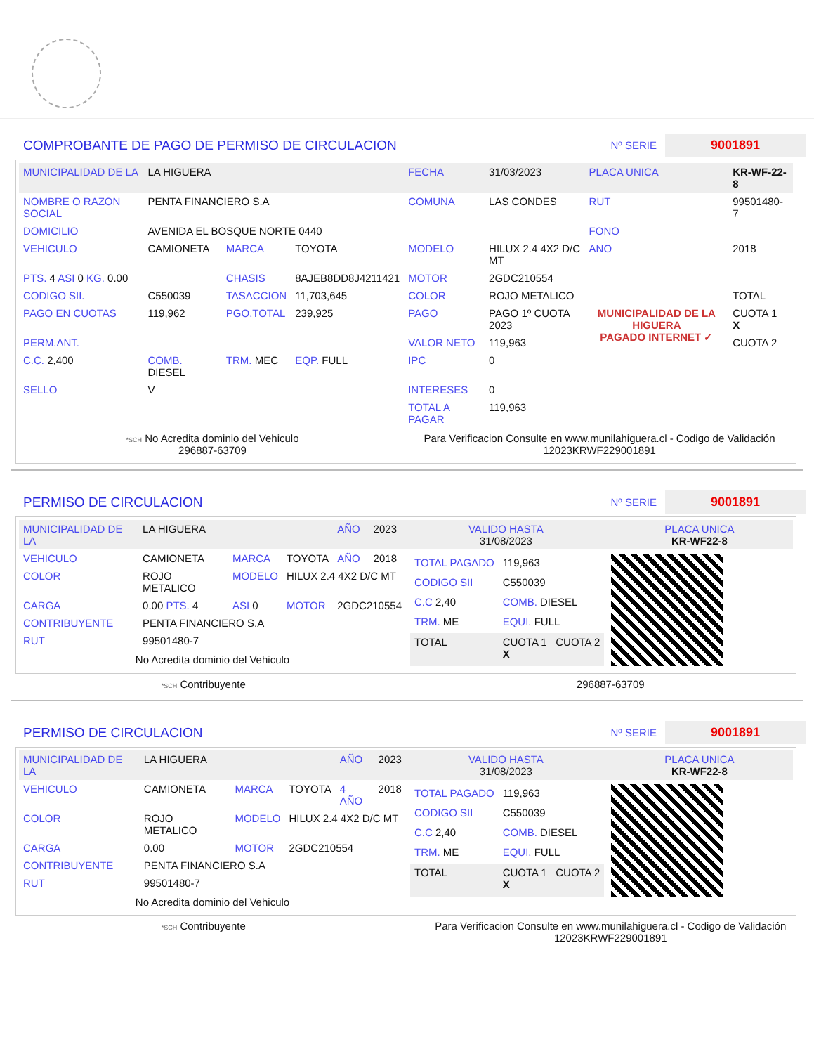COMPROBANTE DE PAGO DE PERMISO DE CIRCULACION
Nº SERIE 9001891
| MUNICIPALIDAD DE LA | LA HIGUERA | | | FECHA | 31/03/2023 | PLACA UNICA | KR-WF-22-8 |
| NOMBRE O RAZON SOCIAL | PENTA FINANCIERO S.A | | | COMUNA | LAS CONDES | RUT | 99501480-7 |
| DOMICILIO | AVENIDA EL BOSQUE NORTE 0440 | | | | | FONO | |
| VEHICULO | CAMIONETA | MARCA | TOYOTA | MODELO | HILUX 2.4 4X2 D/C MT | ANO | 2018 |
| PTS. 4 ASI 0 KG. 0.00 | | CHASIS | 8AJEB8DD8J4211421 | MOTOR | 2GDC210554 | | |
| CODIGO SII. | C550039 | TASACCION | 11,703,645 | COLOR | ROJO METALICO | | TOTAL |
| PAGO EN CUOTAS | 119,962 | PGO.TOTAL | 239,925 | PAGO | PAGO 1º CUOTA 2023 | MUNICIPALIDAD DE LA HIGUERA PAGADO INTERNET ✓ | CUOTA 1 X |
| PERM.ANT. | | | | VALOR NETO | 119,963 | | CUOTA 2 |
| C.C. 2,400 | COMB. DIESEL | TRM. MEC | EQP. FULL | IPC | 0 | | |
| SELLO | V | | | INTERESES | 0 | | |
| | | | | TOTAL A PAGAR | 119,963 | | |
*SCH No Acredita dominio del Vehiculo
296887-63709
Para Verificacion Consulte en www.munilahiguera.cl - Codigo de Validación
12023KRWF229001891
PERMISO DE CIRCULACION
Nº SERIE 9001891
| MUNICIPALIDAD DE LA | LA HIGUERA | | | AÑO | 2023 |
| VEHICULO | CAMIONETA | MARCA | TOYOTA | AÑO | 2018 |
| COLOR | ROJO METALICO | MODELO | HILUX 2.4 4X2 D/C MT | | |
| CARGA | 0.00 PTS. 4 | ASI 0 | MOTOR | 2GDC210554 | |
| CONTRIBUYENTE | PENTA FINANCIERO S.A | | | | |
| RUT | 99501480-7 | | | | |
No Acredita dominio del Vehiculo
| VALIDO HASTA 31/08/2023 | PLACA UNICA KR-WF22-8 |
| TOTAL PAGADO | 119,963 |
| CODIGO SII | C550039 |
| C.C 2,40 | COMB. DIESEL |
| TRM. ME | EQUI. FULL |
| TOTAL | CUOTA 1 CUOTA 2 X |
*SCH Contribuyente 296887-63709
PERMISO DE CIRCULACION
Nº SERIE 9001891
| MUNICIPALIDAD DE LA | LA HIGUERA | | | AÑO | 2023 |
| VEHICULO | CAMIONETA | MARCA | TOYOTA | 4 AÑO | 2018 |
| COLOR | ROJO METALICO | MODELO | HILUX 2.4 4X2 D/C MT | | |
| CARGA | 0.00 | MOTOR | 2GDC210554 | | |
| CONTRIBUYENTE | PENTA FINANCIERO S.A | | | | |
| RUT | 99501480-7 | | | | |
No Acredita dominio del Vehiculo
| VALIDO HASTA 31/08/2023 | PLACA UNICA KR-WF22-8 |
| TOTAL PAGADO | 119,963 |
| CODIGO SII | C550039 |
| C.C 2,40 | COMB. DIESEL |
| TRM. ME | EQUI. FULL |
| TOTAL | CUOTA 1 CUOTA 2 X |
*SCH Contribuyente Para Verificacion Consulte en www.munilahiguera.cl - Codigo de Validación
12023KRWF229001891